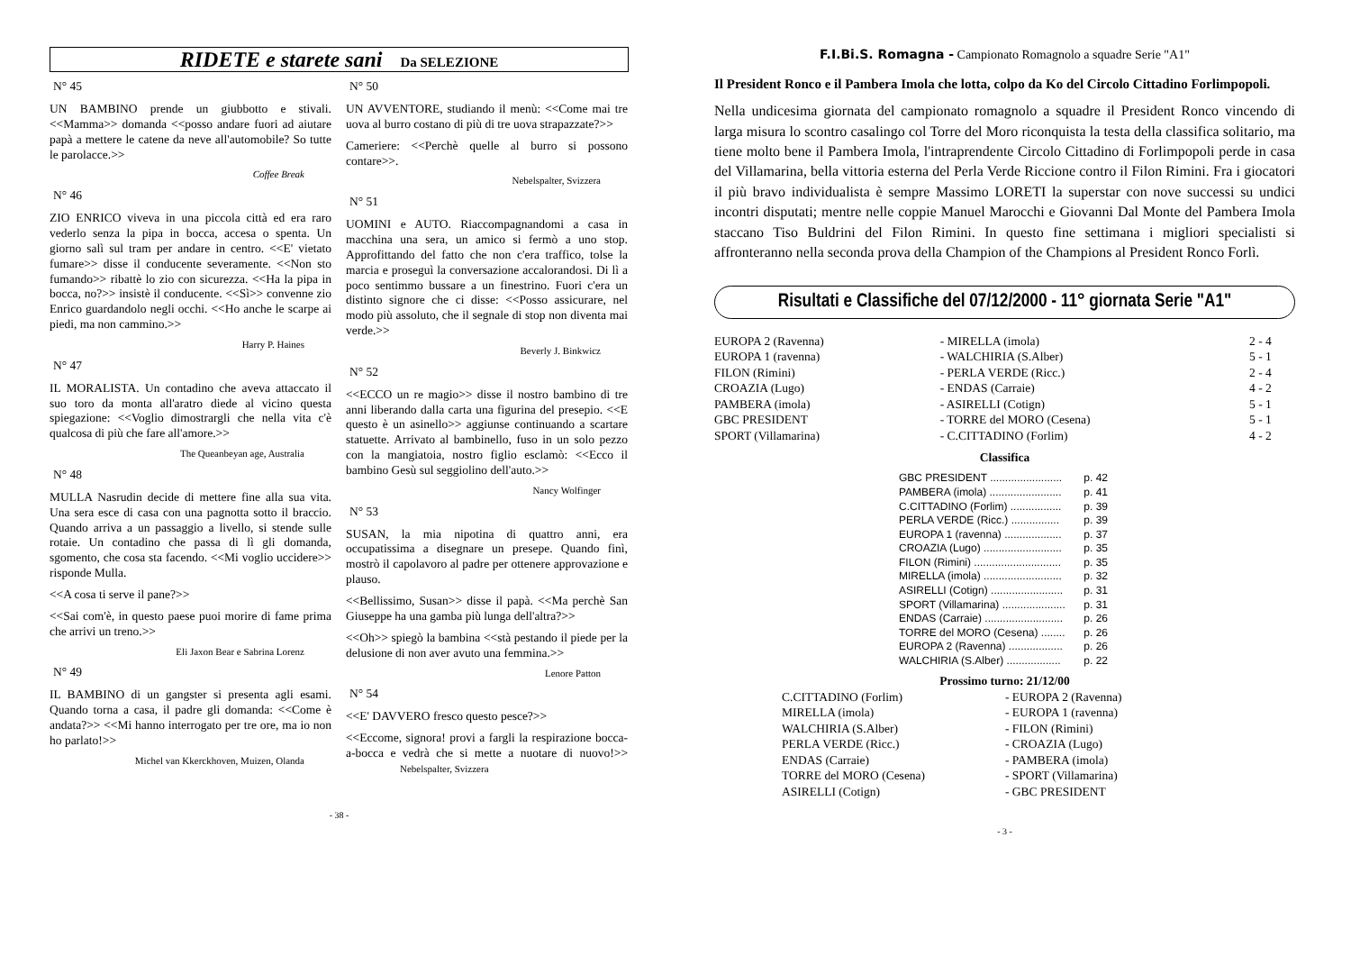RIDETE e starete sani Da SELEZIONE
N° 45
UN BAMBINO prende un giubbotto e stivali. <<Mamma>> domanda <<posso andare fuori ad aiutare papà a mettere le catene da neve all'automobile? So tutte le parolacce.>>
Coffee Break
N° 46
ZIO ENRICO viveva in una piccola città ed era raro vederlo senza la pipa in bocca, accesa o spenta. Un giorno salì sul tram per andare in centro. <<E' vietato fumare>> disse il conducente severamente. <<Non sto fumando>> ribattè lo zio con sicurezza. <<Ha la pipa in bocca, no?>> insistè il conducente. <<Sì>> convenne zio Enrico guardandolo negli occhi. <<Ho anche le scarpe ai piedi, ma non cammino.>>
Harry P. Haines
N° 47
IL MORALISTA. Un contadino che aveva attaccato il suo toro da monta all'aratro diede al vicino questa spiegazione: <<Voglio dimostrargli che nella vita c'è qualcosa di più che fare all'amore.>>
The Queanbeyan age, Australia
N° 48
MULLA Nasrudin decide di mettere fine alla sua vita. Una sera esce di casa con una pagnotta sotto il braccio. Quando arriva a un passaggio a livello, si stende sulle rotaie. Un contadino che passa di lì gli domanda, sgomento, che cosa sta facendo. <<Mi voglio uccidere>> risponde Mulla.
<<A cosa ti serve il pane?>>
<<Sai com'è, in questo paese puoi morire di fame prima che arrivi un treno.>>
Eli Jaxon Bear e Sabrina Lorenz
N° 49
IL BAMBINO di un gangster si presenta agli esami. Quando torna a casa, il padre gli domanda: <<Come è andata?>> <<Mi hanno interrogato per tre ore, ma io non ho parlato!>>
Michel van Kkerckhoven, Muizen, Olanda
N° 50
UN AVVENTORE, studiando il menù: <<Come mai tre uova al burro costano di più di tre uova strapazzate?>>
Cameriere: <<Perchè quelle al burro si possono contare>>.
Nebelspalter, Svizzera
N° 51
UOMINI e AUTO. Riaccompagnandomi a casa in macchina una sera, un amico si fermò a uno stop. Approfittando del fatto che non c'era traffico, tolse la marcia e proseguì la conversazione accalorandosi. Di lì a poco sentimmo bussare a un finestrino. Fuori c'era un distinto signore che ci disse: <<Posso assicurare, nel modo più assoluto, che il segnale di stop non diventa mai verde.>>
Beverly J. Binkwicz
N° 52
<<ECCO un re magio>> disse il nostro bambino di tre anni liberando dalla carta una figurina del presepio. <<E questo è un asinello>> aggiunse continuando a scartare statuette. Arrivato al bambinello, fuso in un solo pezzo con la mangiatoia, nostro figlio esclamò: <<Ecco il bambino Gesù sul seggiolino dell'auto.>>
Nancy Wolfinger
N° 53
SUSAN, la mia nipotina di quattro anni, era occupatissima a disegnare un presepe. Quando finì, mostrò il capolavoro al padre per ottenere approvazione e plauso.
<<Bellissimo, Susan>> disse il papà. <<Ma perchè San Giuseppe ha una gamba più lunga dell'altra?>>
<<Oh>> spiegò la bambina <<stà pestando il piede per la delusione di non aver avuto una femmina.>>
Lenore Patton
N° 54
<<E' DAVVERO fresco questo pesce?>>
<<Eccome, signora! provi a fargli la respirazione bocca-a-bocca e vedrà che si mette a nuotare di nuovo!>> Nebelspalter, Svizzera
- 38 -
F.I.Bi.S. Romagna - Campionato Romagnolo a squadre Serie "A1"
Il President Ronco e il Pambera Imola che lotta, colpo da Ko del Circolo Cittadino Forlimpopoli.
Nella undicesima giornata del campionato romagnolo a squadre il President Ronco vincendo di larga misura lo scontro casalingo col Torre del Moro riconquista la testa della classifica solitario, ma tiene molto bene il Pambera Imola, l'intraprendente Circolo Cittadino di Forlimpopoli perde in casa del Villamarina, bella vittoria esterna del Perla Verde Riccione contro il Filon Rimini. Fra i giocatori il più bravo individualista è sempre Massimo LORETI la superstar con nove successi su undici incontri disputati; mentre nelle coppie Manuel Marocchi e Giovanni Dal Monte del Pambera Imola staccano Tiso Buldrini del Filon Rimini. In questo fine settimana i migliori specialisti si affronteranno nella seconda prova della Champion of the Champions al President Ronco Forlì.
Risultati e Classifiche del 07/12/2000 - 11° giornata Serie "A1"
| EUROPA 2 (Ravenna) | - MIRELLA (imola) | 2 - 4 |
| EUROPA 1 (ravenna) | - WALCHIRIA (S.Alber) | 5 - 1 |
| FILON (Rimini) | - PERLA VERDE (Ricc.) | 2 - 4 |
| CROAZIA (Lugo) | - ENDAS (Carraie) | 4 - 2 |
| PAMBERA (imola) | - ASIRELLI (Cotign) | 5 - 1 |
| GBC PRESIDENT | - TORRE del MORO (Cesena) | 5 - 1 |
| SPORT (Villamarina) | - C.CITTADINO (Forlim) | 4 - 2 |
Classifica
| GBC PRESIDENT ........................ | p. 42 |
| PAMBERA (imola) ........................ | p. 41 |
| C.CITTADINO (Forlim) ................. | p. 39 |
| PERLA VERDE (Ricc.) ................ | p. 39 |
| EUROPA 1 (ravenna) ................... | p. 37 |
| CROAZIA (Lugo) .......................... | p. 35 |
| FILON (Rimini) ............................. | p. 35 |
| MIRELLA (imola) .......................... | p. 32 |
| ASIRELLI (Cotign) ........................ | p. 31 |
| SPORT (Villamarina) ..................... | p. 31 |
| ENDAS (Carraie) .......................... | p. 26 |
| TORRE del MORO (Cesena) ........ | p. 26 |
| EUROPA 2 (Ravenna) .................. | p. 26 |
| WALCHIRIA (S.Alber) .................. | p. 22 |
Prossimo turno: 21/12/00
| C.CITTADINO (Forlim) | - EUROPA 2 (Ravenna) |
| MIRELLA (imola) | - EUROPA 1 (ravenna) |
| WALCHIRIA (S.Alber) | - FILON (Rimini) |
| PERLA VERDE (Ricc.) | - CROAZIA (Lugo) |
| ENDAS (Carraie) | - PAMBERA (imola) |
| TORRE del MORO (Cesena) | - SPORT (Villamarina) |
| ASIRELLI (Cotign) | - GBC PRESIDENT |
- 3 -